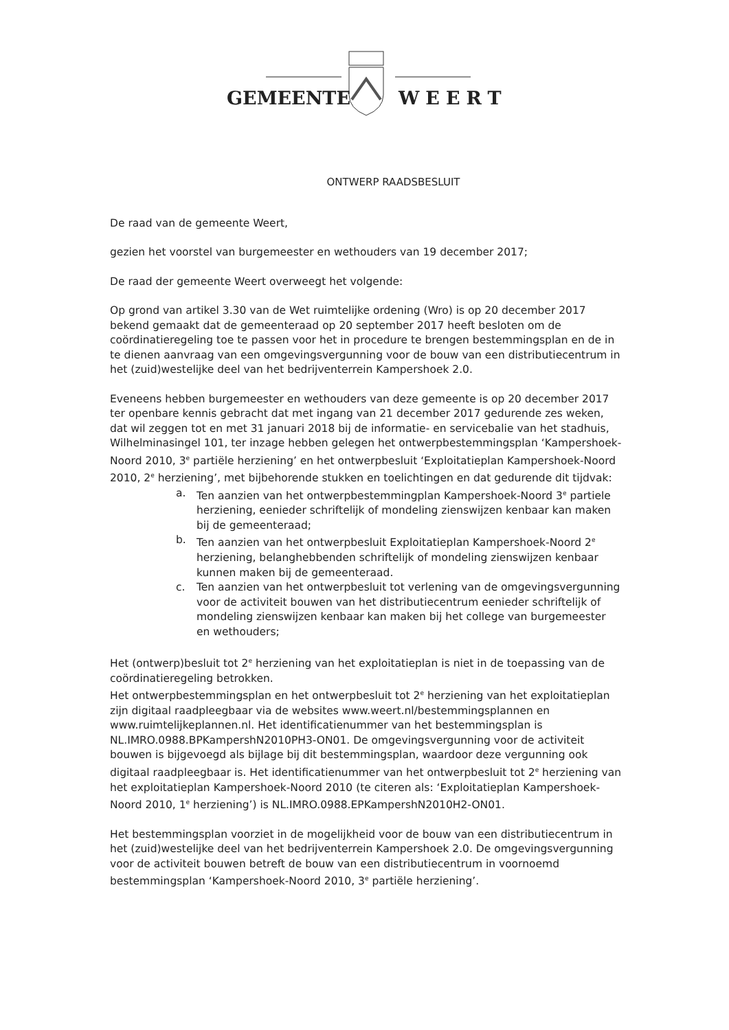GEMEENTE
WEERT
ONTWERP RAADSBESLUIT
De raad van de gemeente Weert,
gezien het voorstel van burgemeester en wethouders van 19 december 2017;
De raad der gemeente Weert overweegt het volgende:
Op grond van artikel 3.30 van de Wet ruimtelijke ordening (Wro) is op 20 december 2017 bekend gemaakt dat de gemeenteraad op 20 september 2017 heeft besloten om de coördinatieregeling toe te passen voor het in procedure te brengen bestemmingsplan en de in te dienen aanvraag van een omgevingsvergunning voor de bouw van een distributiecentrum in het (zuid)westelijke deel van het bedrijventerrein Kampershoek 2.0.
Eveneens hebben burgemeester en wethouders van deze gemeente is op 20 december 2017 ter openbare kennis gebracht dat met ingang van 21 december 2017 gedurende zes weken, dat wil zeggen tot en met 31 januari 2018 bij de informatie- en servicebalie van het stadhuis, Wilhelminasingel 101, ter inzage hebben gelegen het ontwerpbestemmingsplan ‘Kampershoek-Noord 2010, 3<sup>e</sup> partiële herziening’ en het ontwerpbesluit ‘Exploitatieplan Kampershoek-Noord 2010, 2<sup>e</sup> herziening’, met bijbehorende stukken en toelichtingen en dat gedurende dit tijdvak:
a. Ten aanzien van het ontwerpbestemmingplan Kampershoek-Noord 3<sup>e</sup> partiele herziening, eenieder schriftelijk of mondeling zienswijzen kenbaar kan maken bij de gemeenteraad;
b. Ten aanzien van het ontwerpbesluit Exploitatieplan Kampershoek-Noord 2<sup>e</sup> herziening, belanghebbenden schriftelijk of mondeling zienswijzen kenbaar kunnen maken bij de gemeenteraad.
c. Ten aanzien van het ontwerpbesluit tot verlening van de omgevingsvergunning voor de activiteit bouwen van het distributiecentrum eenieder schriftelijk of mondeling zienswijzen kenbaar kan maken bij het college van burgemeester en wethouders;
Het (ontwerp)besluit tot 2<sup>e</sup> herziening van het exploitatieplan is niet in de toepassing van de coördinatieregeling betrokken.
Het ontwerpbestemmingsplan en het ontwerpbesluit tot 2<sup>e</sup> herziening van het exploitatieplan zijn digitaal raadpleegbaar via de websites www.weert.nl/bestemmingsplannen en www.ruimtelijkeplannen.nl. Het identificatienummer van het bestemmingsplan is NL.IMRO.0988.BPKampershN2010PH3-ON01. De omgevingsvergunning voor de activiteit bouwen is bijgevoegd als bijlage bij dit bestemmingsplan, waardoor deze vergunning ook digitaal raadpleegbaar is. Het identificatienummer van het ontwerpbesluit tot 2<sup>e</sup> herziening van het exploitatieplan Kampershoek-Noord 2010 (te citeren als: ‘Exploitatieplan Kampershoek-Noord 2010, 1<sup>e</sup> herziening’) is NL.IMRO.0988.EPKampershN2010H2-ON01.
Het bestemmingsplan voorziet in de mogelijkheid voor de bouw van een distributiecentrum in het (zuid)westelijke deel van het bedrijventerrein Kampershoek 2.0. De omgevingsvergunning voor de activiteit bouwen betreft de bouw van een distributiecentrum in voornoemd bestemmingsplan ‘Kampershoek-Noord 2010, 3<sup>e</sup> partiële herziening’.